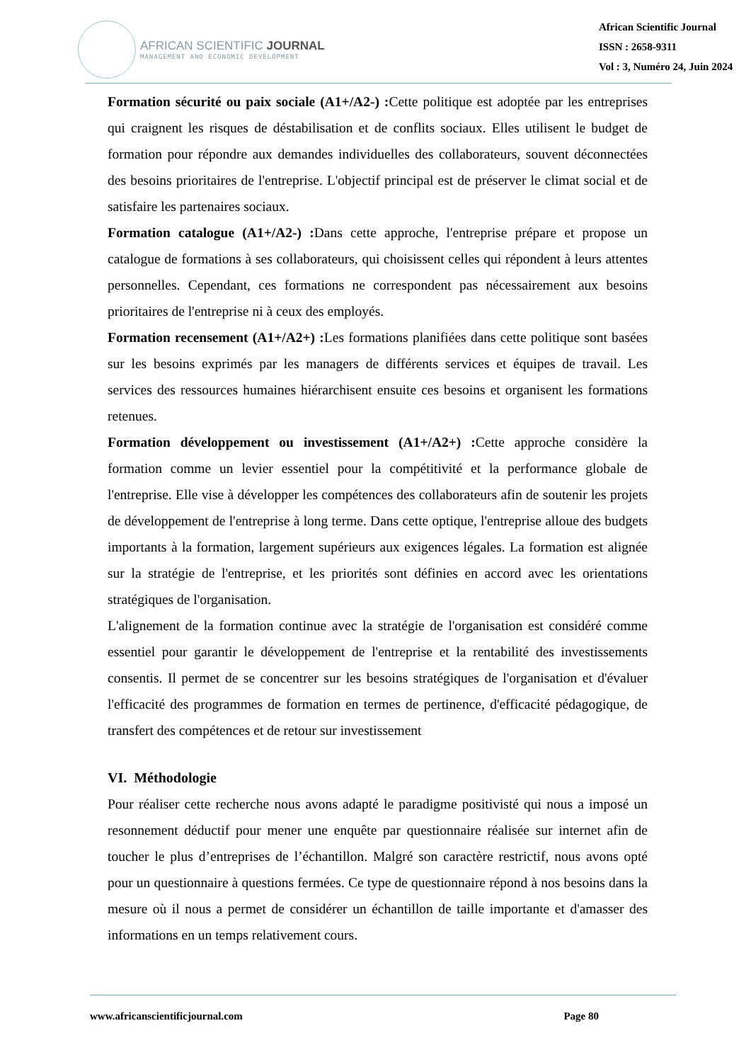AFRICAN SCIENTIFIC JOURNAL
MANAGEMENT AND ECONOMIC DEVELOPMENT
African Scientific Journal
ISSN : 2658-9311
Vol : 3, Numéro 24, Juin 2024
Formation sécurité ou paix sociale (A1+/A2-) : Cette politique est adoptée par les entreprises qui craignent les risques de déstabilisation et de conflits sociaux. Elles utilisent le budget de formation pour répondre aux demandes individuelles des collaborateurs, souvent déconnectées des besoins prioritaires de l'entreprise. L'objectif principal est de préserver le climat social et de satisfaire les partenaires sociaux.
Formation catalogue (A1+/A2-) : Dans cette approche, l'entreprise prépare et propose un catalogue de formations à ses collaborateurs, qui choisissent celles qui répondent à leurs attentes personnelles. Cependant, ces formations ne correspondent pas nécessairement aux besoins prioritaires de l'entreprise ni à ceux des employés.
Formation recensement (A1+/A2+) : Les formations planifiées dans cette politique sont basées sur les besoins exprimés par les managers de différents services et équipes de travail. Les services des ressources humaines hiérarchisent ensuite ces besoins et organisent les formations retenues.
Formation développement ou investissement (A1+/A2+) : Cette approche considère la formation comme un levier essentiel pour la compétitivité et la performance globale de l'entreprise. Elle vise à développer les compétences des collaborateurs afin de soutenir les projets de développement de l'entreprise à long terme. Dans cette optique, l'entreprise alloue des budgets importants à la formation, largement supérieurs aux exigences légales. La formation est alignée sur la stratégie de l'entreprise, et les priorités sont définies en accord avec les orientations stratégiques de l'organisation.
L'alignement de la formation continue avec la stratégie de l'organisation est considéré comme essentiel pour garantir le développement de l'entreprise et la rentabilité des investissements consentis. Il permet de se concentrer sur les besoins stratégiques de l'organisation et d'évaluer l'efficacité des programmes de formation en termes de pertinence, d'efficacité pédagogique, de transfert des compétences et de retour sur investissement
VI. Méthodologie
Pour réaliser cette recherche nous avons adapté le paradigme positivisté qui nous a imposé un resonnement déductif pour mener une enquête par questionnaire réalisée sur internet afin de toucher le plus d’entreprises de l’échantillon. Malgré son caractère restrictif, nous avons opté pour un questionnaire à questions fermées. Ce type de questionnaire répond à nos besoins dans la mesure où il nous a permet de considérer un échantillon de taille importante et d'amasser des informations en un temps relativement cours.
www.africanscientificjournal.com Page 80